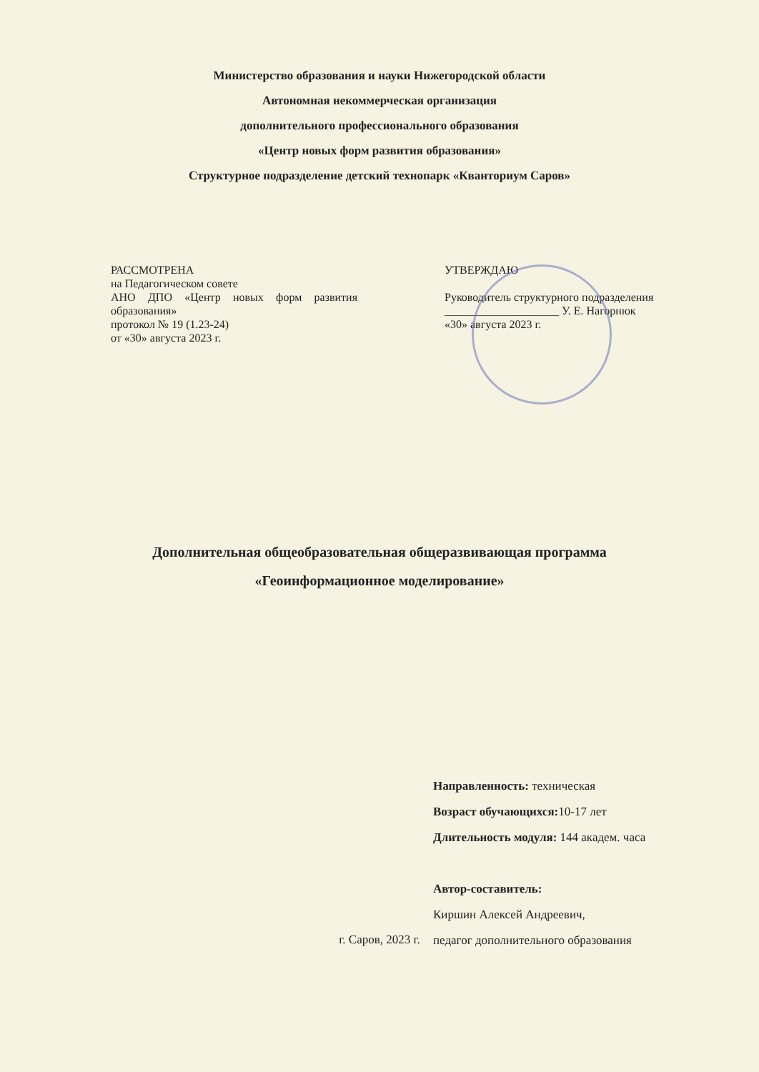Министерство образования и науки Нижегородской области
Автономная некоммерческая организация
дополнительного профессионального образования
«Центр новых форм развития образования»
Структурное подразделение детский технопарк «Кванториум Саров»
РАССМОТРЕНА
на Педагогическом совете
АНО ДПО «Центр новых форм развития образования»
протокол № 19 (1.23-24)
от «30» августа 2023 г.
УТВЕРЖДАЮ
Руководитель структурного подразделения
____________________ У. Е. Нагорнюк
«30» августа 2023 г.
Дополнительная общеобразовательная общеразвивающая программа
«Геоинформационное моделирование»
Направленность: техническая
Возраст обучающихся: 10-17 лет
Длительность модуля: 144 академ. часа
Автор-составитель:
Киршин Алексей Андреевич,
педагог дополнительного образования
г. Саров, 2023 г.